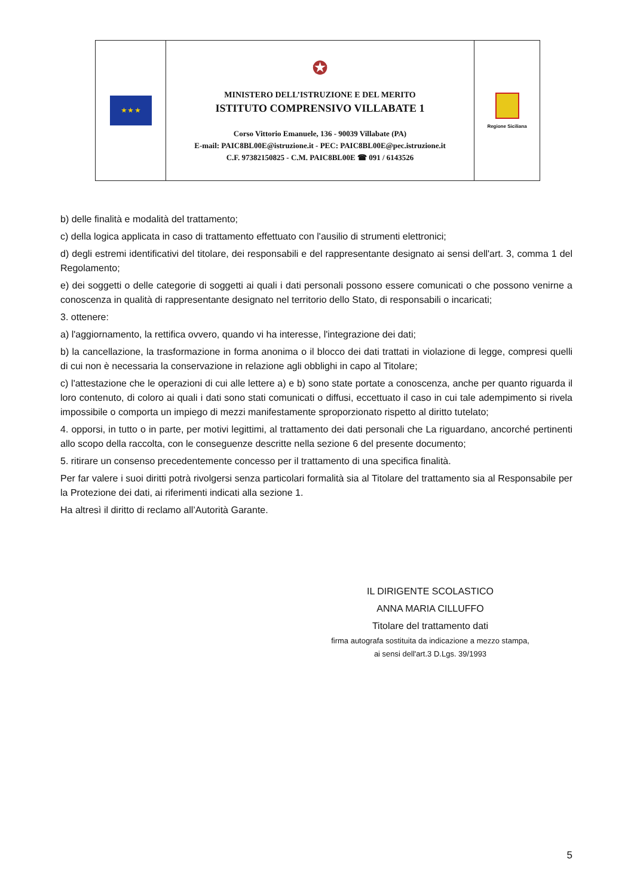| ★ ★ ★ | ✪ MINISTERO DELL’ISTRUZIONE E DEL MERITO ISTITUTO COMPRENSIVO VILLABATE 1 Corso Vittorio Emanuele, 136 - 90039 Villabate (PA) E-mail: PAIC8BL00E@istruzione.it - PEC: PAIC8BL00E@pec.istruzione.it C.F. 97382150825 - C.M. PAIC8BL00E ☎ 091 / 6143526 | Regione Siciliana |
b) delle finalità e modalità del trattamento;
c) della logica applicata in caso di trattamento effettuato con l'ausilio di strumenti elettronici;
d) degli estremi identificativi del titolare, dei responsabili e del rappresentante designato ai sensi dell'art. 3, comma 1 del Regolamento;
e) dei soggetti o delle categorie di soggetti ai quali i dati personali possono essere comunicati o che possono venirne a conoscenza in qualità di rappresentante designato nel territorio dello Stato, di responsabili o incaricati;
3. ottenere:
a) l'aggiornamento, la rettifica ovvero, quando vi ha interesse, l'integrazione dei dati;
b) la cancellazione, la trasformazione in forma anonima o il blocco dei dati trattati in violazione di legge, compresi quelli di cui non è necessaria la conservazione in relazione agli obblighi in capo al Titolare;
c) l'attestazione che le operazioni di cui alle lettere a) e b) sono state portate a conoscenza, anche per quanto riguarda il loro contenuto, di coloro ai quali i dati sono stati comunicati o diffusi, eccettuato il caso in cui tale adempimento si rivela impossibile o comporta un impiego di mezzi manifestamente sproporzionato rispetto al diritto tutelato;
4. opporsi, in tutto o in parte, per motivi legittimi, al trattamento dei dati personali che La riguardano, ancorché pertinenti allo scopo della raccolta, con le conseguenze descritte nella sezione 6 del presente documento;
5. ritirare un consenso precedentemente concesso per il trattamento di una specifica finalità.
Per far valere i suoi diritti potrà rivolgersi senza particolari formalità sia al Titolare del trattamento sia al Responsabile per la Protezione dei dati, ai riferimenti indicati alla sezione 1.
Ha altresì il diritto di reclamo all’Autorità Garante.
IL DIRIGENTE SCOLASTICO
ANNA MARIA CILLUFFO
Titolare del trattamento dati
firma autografa sostituita da indicazione a mezzo stampa,
ai sensi dell'art.3 D.Lgs. 39/1993
5